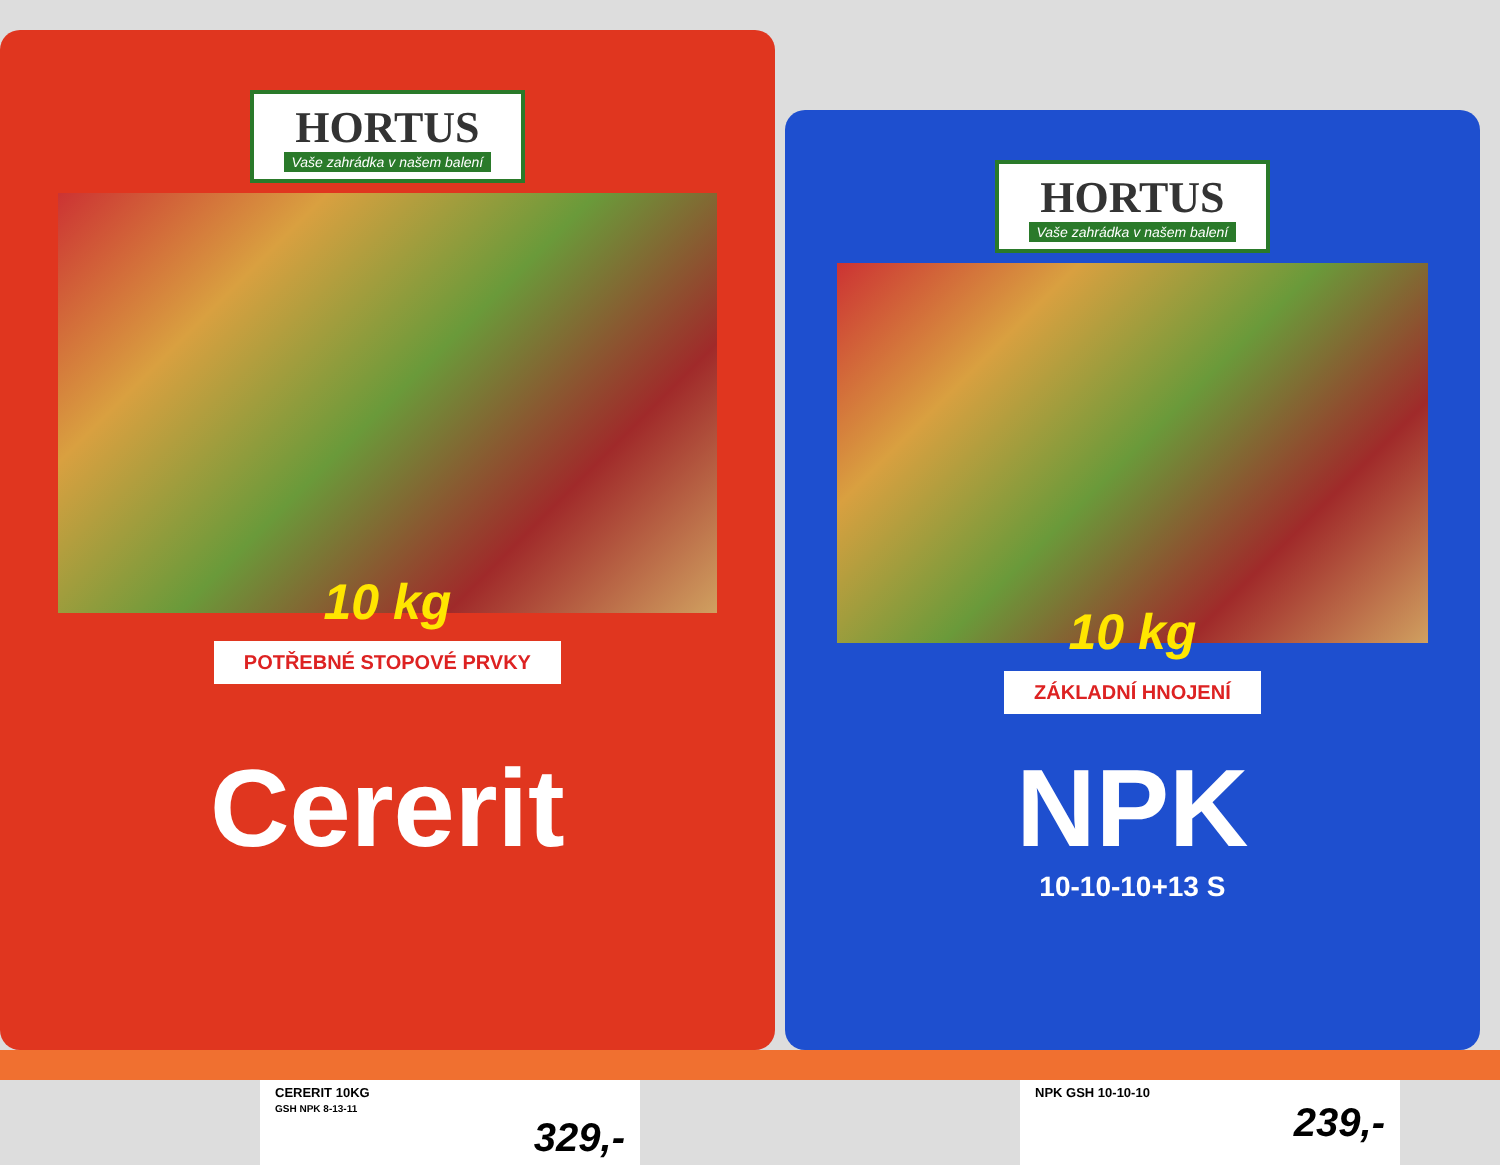HORTUS
Vaše zahrádka v našem balení
10 kg
POTŘEBNÉ STOPOVÉ PRVKY
Cererit
HORTUS
Vaše zahrádka v našem balení
10 kg
ZÁKLADNÍ HNOJENÍ
NPK
10-10-10+13 S
CERERIT 10KG
GSH NPK 8-13-11
329,-
NPK GSH 10-10-10
239,-